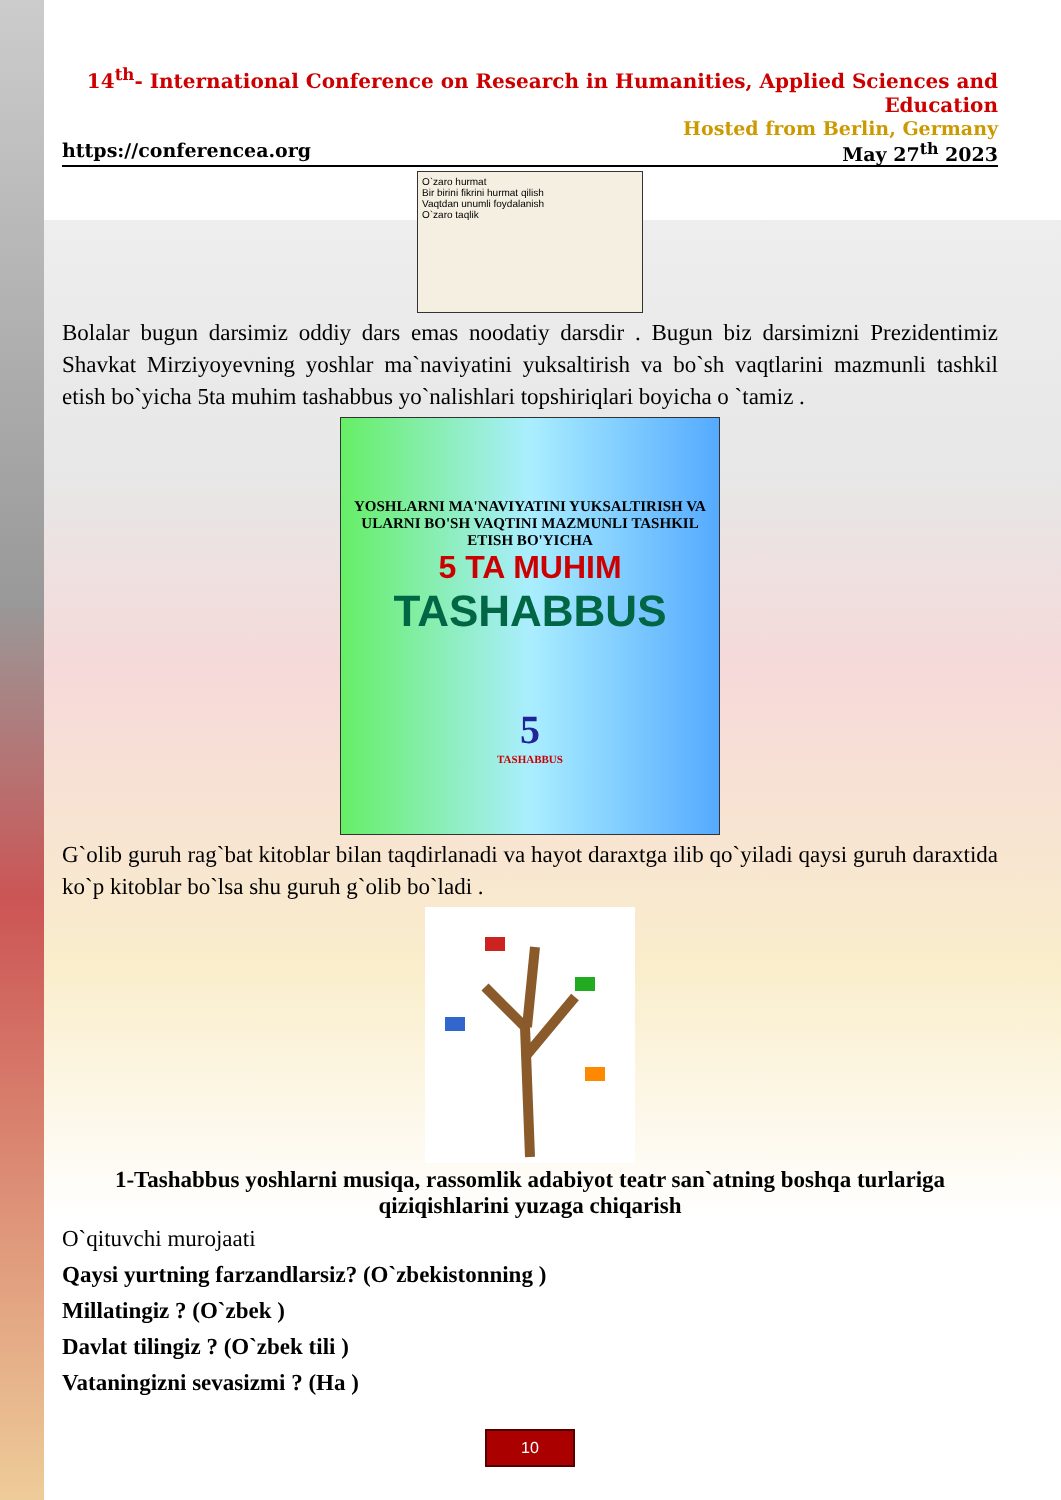14<sup>th</sup>- International Conference on Research in Humanities, Applied Sciences and Education
Hosted from Berlin, Germany
https://conferencea.org May 27<sup>th</sup> 2023
O`zaro hurmat
Bir birini fikrini hurmat qilish
Vaqtdan unumli foydalanish
O`zaro taqlik
Bolalar bugun darsimiz oddiy dars emas noodatiy darsdir . Bugun biz darsimizni Prezidentimiz Shavkat Mirziyoyevning yoshlar ma`naviyatini yuksaltirish va bo`sh vaqtlarini mazmunli tashkil etish bo`yicha 5ta muhim tashabbus yo`nalishlari topshiriqlari boyicha o `tamiz .
YOSHLARNI MA'NAVIYATINI YUKSALTIRISH VA ULARNI BO'SH VAQTINI MAZMUNLI TASHKIL ETISH BO'YICHA
5 TA MUHIM
TASHABBUS
5
TASHABBUS
G`olib guruh rag`bat kitoblar bilan taqdirlanadi va hayot daraxtga ilib qo`yiladi qaysi guruh daraxtida ko`p kitoblar bo`lsa shu guruh g`olib bo`ladi .
1-Tashabbus yoshlarni musiqa, rassomlik adabiyot teatr san`atning boshqa turlariga qiziqishlarini yuzaga chiqarish
O`qituvchi murojaati
Qaysi yurtning farzandlarsiz? (O`zbekistonning )
Millatingiz ? (O`zbek )
Davlat tilingiz ? (O`zbek tili )
Vataningizni sevasizmi ? (Ha )
10